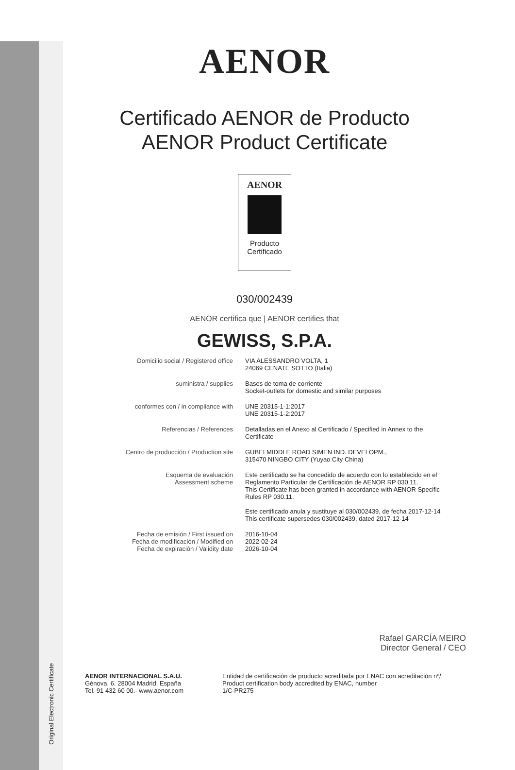Original Electronic Certificate
AENOR
Certificado AENOR de Producto
AENOR Product Certificate
AENOR
Producto
Certificado
030/002439
AENOR certifica que | AENOR certifies that
GEWISS, S.P.A.
| Domicilio social / Registered office | VIA ALESSANDRO VOLTA, 1 24069 CENATE SOTTO (Italia) |
| suministra / supplies | Bases de toma de corriente Socket-outlets for domestic and similar purposes |
| conformes con / in compliance with | UNE 20315-1-1:2017 UNE 20315-1-2:2017 |
| Referencias / References | Detalladas en el Anexo al Certificado / Specified in Annex to the Certificate |
| Centro de producción / Production site | GUBEI MIDDLE ROAD SIMEN IND. DEVELOPM., 315470 NINGBO CITY (Yuyao City China) |
| Esquema de evaluación Assessment scheme | Este certificado se ha concedido de acuerdo con lo establecido en el Reglamento Particular de Certificación de AENOR RP 030.11. This Certificate has been granted in accordance with AENOR Specific Rules RP 030.11. Este certificado anula y sustituye al 030/002439, de fecha 2017-12-14 This certificate supersedes 030/002439, dated 2017-12-14 |
| Fecha de emisión / First issued on Fecha de modificación / Modified on Fecha de expiración / Validity date | 2016-10-04 2022-02-24 2026-10-04 |
Rafael GARCÍA MEIRO
Director General / CEO
AENOR INTERNACIONAL S.A.U.
Génova, 6. 28004 Madrid. España
Tel. 91 432 60 00.- www.aenor.com
Entidad de certificación de producto acreditada por ENAC con acreditación nº/
Product certification body accredited by ENAC, number
1/C-PR275